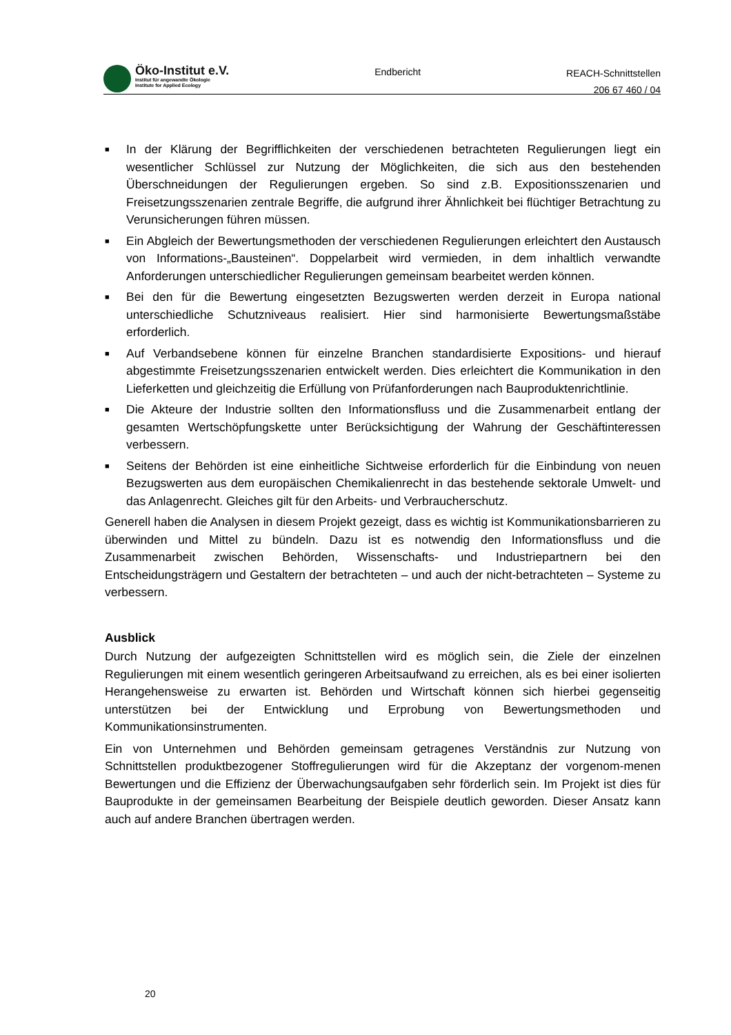Öko-Institut e.V.
Institut für angewandte Ökologie
Institute for Applied Ecology
Endbericht
REACH-Schnittstellen
206 67 460 / 04
■ In der Klärung der Begrifflichkeiten der verschiedenen betrachteten Regulierungen liegt ein wesentlicher Schlüssel zur Nutzung der Möglichkeiten, die sich aus den bestehenden Überschneidungen der Regulierungen ergeben. So sind z.B. Expositionsszenarien und Freisetzungsszenarien zentrale Begriffe, die aufgrund ihrer Ähnlichkeit bei flüchtiger Betrachtung zu Verunsicherungen führen müssen.
■ Ein Abgleich der Bewertungsmethoden der verschiedenen Regulierungen erleichtert den Austausch von Informations-„Bausteinen“. Doppelarbeit wird vermieden, in dem inhaltlich verwandte Anforderungen unterschiedlicher Regulierungen gemeinsam bearbeitet werden können.
■ Bei den für die Bewertung eingesetzten Bezugswerten werden derzeit in Europa national unterschiedliche Schutzniveaus realisiert. Hier sind harmonisierte Bewertungsmaßstäbe erforderlich.
■ Auf Verbandsebene können für einzelne Branchen standardisierte Expositions- und hierauf abgestimmte Freisetzungsszenarien entwickelt werden. Dies erleichtert die Kommunikation in den Lieferketten und gleichzeitig die Erfüllung von Prüfanforderungen nach Bauproduktenrichtlinie.
■ Die Akteure der Industrie sollten den Informationsfluss und die Zusammenarbeit entlang der gesamten Wertschöpfungskette unter Berücksichtigung der Wahrung der Geschäftinteressen verbessern.
■ Seitens der Behörden ist eine einheitliche Sichtweise erforderlich für die Einbindung von neuen Bezugswerten aus dem europäischen Chemikalienrecht in das bestehende sektorale Umwelt- und das Anlagenrecht. Gleiches gilt für den Arbeits- und Verbraucherschutz.
Generell haben die Analysen in diesem Projekt gezeigt, dass es wichtig ist Kommunikationsbarrieren zu überwinden und Mittel zu bündeln. Dazu ist es notwendig den Informationsfluss und die Zusammenarbeit zwischen Behörden, Wissenschafts- und Industriepartnern bei den Entscheidungsträgern und Gestaltern der betrachteten – und auch der nicht-betrachteten – Systeme zu verbessern.
Ausblick
Durch Nutzung der aufgezeigten Schnittstellen wird es möglich sein, die Ziele der einzelnen Regulierungen mit einem wesentlich geringeren Arbeitsaufwand zu erreichen, als es bei einer isolierten Herangehensweise zu erwarten ist. Behörden und Wirtschaft können sich hierbei gegenseitig unterstützen bei der Entwicklung und Erprobung von Bewertungsmethoden und Kommunikationsinstrumenten.
Ein von Unternehmen und Behörden gemeinsam getragenes Verständnis zur Nutzung von Schnittstellen produktbezogener Stoffregulierungen wird für die Akzeptanz der vorgenom-menen Bewertungen und die Effizienz der Überwachungsaufgaben sehr förderlich sein. Im Projekt ist dies für Bauprodukte in der gemeinsamen Bearbeitung der Beispiele deutlich geworden. Dieser Ansatz kann auch auf andere Branchen übertragen werden.
20